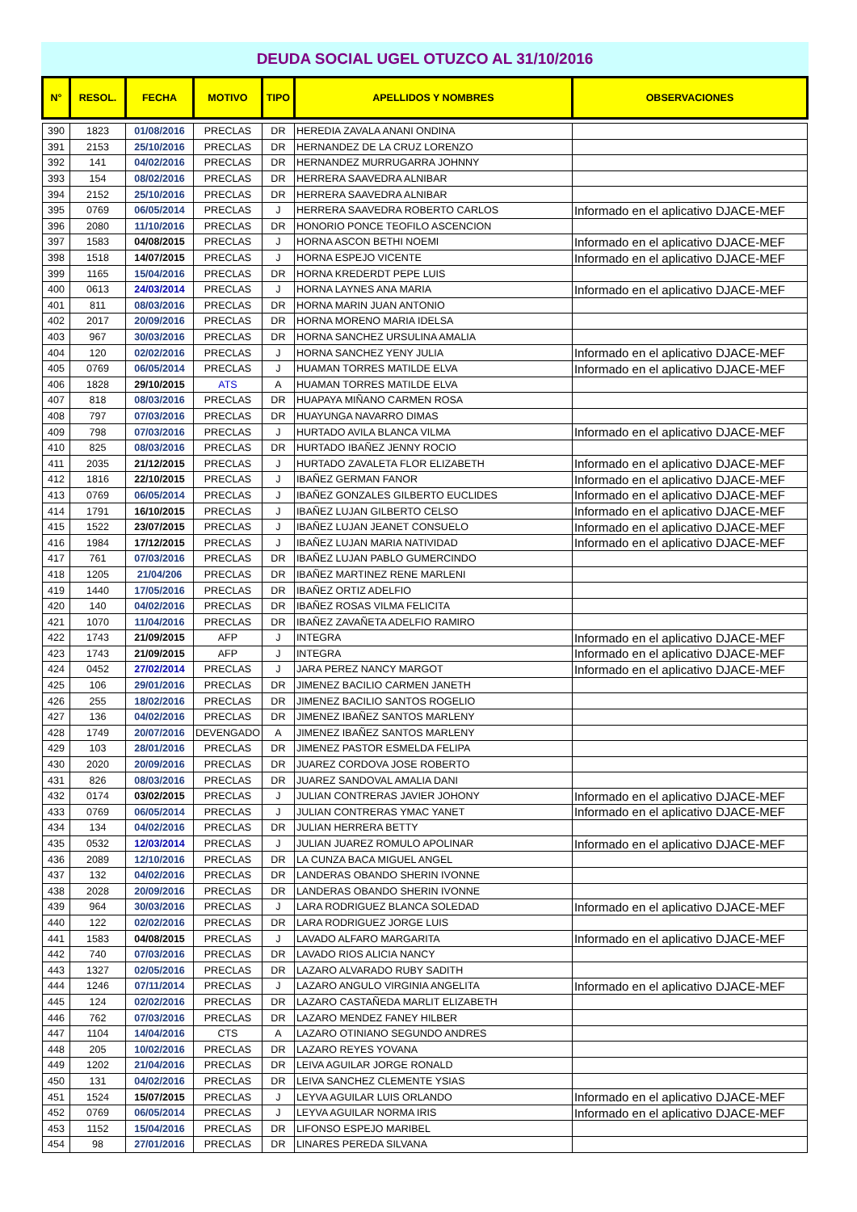DEUDA SOCIAL UGEL OTUZCO AL 31/10/2016
| N° | RESOL. | FECHA | MOTIVO | TIPO | APELLIDOS Y NOMBRES | OBSERVACIONES |
| --- | --- | --- | --- | --- | --- | --- |
| 390 | 1823 | 01/08/2016 | PRECLAS | DR | HEREDIA ZAVALA ANANI ONDINA | |
| 391 | 2153 | 25/10/2016 | PRECLAS | DR | HERNANDEZ DE LA CRUZ LORENZO | |
| 392 | 141 | 04/02/2016 | PRECLAS | DR | HERNANDEZ MURRUGARRA JOHNNY | |
| 393 | 154 | 08/02/2016 | PRECLAS | DR | HERRERA SAAVEDRA ALNIBAR | |
| 394 | 2152 | 25/10/2016 | PRECLAS | DR | HERRERA SAAVEDRA ALNIBAR | |
| 395 | 0769 | 06/05/2014 | PRECLAS | J | HERRERA SAAVEDRA ROBERTO CARLOS | Informado en el aplicativo DJACE-MEF |
| 396 | 2080 | 11/10/2016 | PRECLAS | DR | HONORIO PONCE TEOFILO ASCENCION | |
| 397 | 1583 | 04/08/2015 | PRECLAS | J | HORNA ASCON BETHI NOEMI | Informado en el aplicativo DJACE-MEF |
| 398 | 1518 | 14/07/2015 | PRECLAS | J | HORNA ESPEJO VICENTE | Informado en el aplicativo DJACE-MEF |
| 399 | 1165 | 15/04/2016 | PRECLAS | DR | HORNA KREDERDT PEPE LUIS | |
| 400 | 0613 | 24/03/2014 | PRECLAS | J | HORNA LAYNES ANA MARIA | Informado en el aplicativo DJACE-MEF |
| 401 | 811 | 08/03/2016 | PRECLAS | DR | HORNA MARIN JUAN ANTONIO | |
| 402 | 2017 | 20/09/2016 | PRECLAS | DR | HORNA MORENO MARIA IDELSA | |
| 403 | 967 | 30/03/2016 | PRECLAS | DR | HORNA SANCHEZ URSULINA AMALIA | |
| 404 | 120 | 02/02/2016 | PRECLAS | J | HORNA SANCHEZ YENY JULIA | Informado en el aplicativo DJACE-MEF |
| 405 | 0769 | 06/05/2014 | PRECLAS | J | HUAMAN TORRES MATILDE ELVA | Informado en el aplicativo DJACE-MEF |
| 406 | 1828 | 29/10/2015 | ATS | A | HUAMAN TORRES MATILDE ELVA | |
| 407 | 818 | 08/03/2016 | PRECLAS | DR | HUAPAYA MIÑANO CARMEN ROSA | |
| 408 | 797 | 07/03/2016 | PRECLAS | DR | HUAYUNGA NAVARRO DIMAS | |
| 409 | 798 | 07/03/2016 | PRECLAS | J | HURTADO AVILA BLANCA VILMA | Informado en el aplicativo DJACE-MEF |
| 410 | 825 | 08/03/2016 | PRECLAS | DR | HURTADO IBAÑEZ JENNY ROCIO | |
| 411 | 2035 | 21/12/2015 | PRECLAS | J | HURTADO ZAVALETA FLOR ELIZABETH | Informado en el aplicativo DJACE-MEF |
| 412 | 1816 | 22/10/2015 | PRECLAS | J | IBAÑEZ GERMAN FANOR | Informado en el aplicativo DJACE-MEF |
| 413 | 0769 | 06/05/2014 | PRECLAS | J | IBAÑEZ GONZALES GILBERTO EUCLIDES | Informado en el aplicativo DJACE-MEF |
| 414 | 1791 | 16/10/2015 | PRECLAS | J | IBAÑEZ LUJAN GILBERTO CELSO | Informado en el aplicativo DJACE-MEF |
| 415 | 1522 | 23/07/2015 | PRECLAS | J | IBAÑEZ LUJAN JEANET CONSUELO | Informado en el aplicativo DJACE-MEF |
| 416 | 1984 | 17/12/2015 | PRECLAS | J | IBAÑEZ LUJAN MARIA NATIVIDAD | Informado en el aplicativo DJACE-MEF |
| 417 | 761 | 07/03/2016 | PRECLAS | DR | IBAÑEZ LUJAN PABLO GUMERCINDO | |
| 418 | 1205 | 21/04/206 | PRECLAS | DR | IBAÑEZ MARTINEZ RENE MARLENI | |
| 419 | 1440 | 17/05/2016 | PRECLAS | DR | IBAÑEZ ORTIZ ADELFIO | |
| 420 | 140 | 04/02/2016 | PRECLAS | DR | IBAÑEZ ROSAS VILMA FELICITA | |
| 421 | 1070 | 11/04/2016 | PRECLAS | DR | IBAÑEZ ZAVAÑETA ADELFIO RAMIRO | |
| 422 | 1743 | 21/09/2015 | AFP | J | INTEGRA | Informado en el aplicativo DJACE-MEF |
| 423 | 1743 | 21/09/2015 | AFP | J | INTEGRA | Informado en el aplicativo DJACE-MEF |
| 424 | 0452 | 27/02/2014 | PRECLAS | J | JARA PEREZ NANCY MARGOT | Informado en el aplicativo DJACE-MEF |
| 425 | 106 | 29/01/2016 | PRECLAS | DR | JIMENEZ BACILIO CARMEN JANETH | |
| 426 | 255 | 18/02/2016 | PRECLAS | DR | JIMENEZ BACILIO SANTOS ROGELIO | |
| 427 | 136 | 04/02/2016 | PRECLAS | DR | JIMENEZ IBAÑEZ SANTOS MARLENY | |
| 428 | 1749 | 20/07/2016 | DEVENGADO | A | JIMENEZ IBAÑEZ SANTOS MARLENY | |
| 429 | 103 | 28/01/2016 | PRECLAS | DR | JIMENEZ PASTOR ESMELDA FELIPA | |
| 430 | 2020 | 20/09/2016 | PRECLAS | DR | JUAREZ CORDOVA JOSE ROBERTO | |
| 431 | 826 | 08/03/2016 | PRECLAS | DR | JUAREZ SANDOVAL AMALIA DANI | |
| 432 | 0174 | 03/02/2015 | PRECLAS | J | JULIAN CONTRERAS JAVIER JOHONY | Informado en el aplicativo DJACE-MEF |
| 433 | 0769 | 06/05/2014 | PRECLAS | J | JULIAN CONTRERAS YMAC YANET | Informado en el aplicativo DJACE-MEF |
| 434 | 134 | 04/02/2016 | PRECLAS | DR | JULIAN HERRERA BETTY | |
| 435 | 0532 | 12/03/2014 | PRECLAS | J | JULIAN JUAREZ ROMULO APOLINAR | Informado en el aplicativo DJACE-MEF |
| 436 | 2089 | 12/10/2016 | PRECLAS | DR | LA CUNZA BACA MIGUEL ANGEL | |
| 437 | 132 | 04/02/2016 | PRECLAS | DR | LANDERAS OBANDO SHERIN IVONNE | |
| 438 | 2028 | 20/09/2016 | PRECLAS | DR | LANDERAS OBANDO SHERIN IVONNE | |
| 439 | 964 | 30/03/2016 | PRECLAS | J | LARA RODRIGUEZ BLANCA SOLEDAD | Informado en el aplicativo DJACE-MEF |
| 440 | 122 | 02/02/2016 | PRECLAS | DR | LARA RODRIGUEZ JORGE LUIS | |
| 441 | 1583 | 04/08/2015 | PRECLAS | J | LAVADO ALFARO MARGARITA | Informado en el aplicativo DJACE-MEF |
| 442 | 740 | 07/03/2016 | PRECLAS | DR | LAVADO RIOS ALICIA NANCY | |
| 443 | 1327 | 02/05/2016 | PRECLAS | DR | LAZARO ALVARADO RUBY SADITH | |
| 444 | 1246 | 07/11/2014 | PRECLAS | J | LAZARO ANGULO VIRGINIA ANGELITA | Informado en el aplicativo DJACE-MEF |
| 445 | 124 | 02/02/2016 | PRECLAS | DR | LAZARO CASTAÑEDA MARLIT ELIZABETH | |
| 446 | 762 | 07/03/2016 | PRECLAS | DR | LAZARO MENDEZ FANEY HILBER | |
| 447 | 1104 | 14/04/2016 | CTS | A | LAZARO OTINIANO SEGUNDO ANDRES | |
| 448 | 205 | 10/02/2016 | PRECLAS | DR | LAZARO REYES YOVANA | |
| 449 | 1202 | 21/04/2016 | PRECLAS | DR | LEIVA AGUILAR JORGE RONALD | |
| 450 | 131 | 04/02/2016 | PRECLAS | DR | LEIVA SANCHEZ CLEMENTE YSIAS | |
| 451 | 1524 | 15/07/2015 | PRECLAS | J | LEYVA AGUILAR LUIS ORLANDO | Informado en el aplicativo DJACE-MEF |
| 452 | 0769 | 06/05/2014 | PRECLAS | J | LEYVA AGUILAR NORMA IRIS | Informado en el aplicativo DJACE-MEF |
| 453 | 1152 | 15/04/2016 | PRECLAS | DR | LIFONSO ESPEJO MARIBEL | |
| 454 | 98 | 27/01/2016 | PRECLAS | DR | LINARES PEREDA SILVANA | |